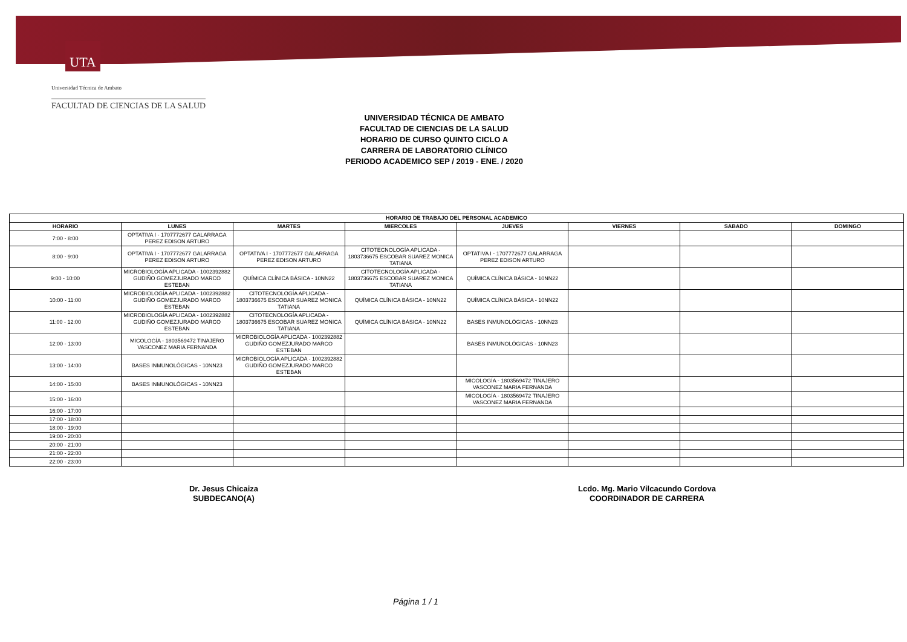UTA
Universidad Técnica de Ambato
FACULTAD DE CIENCIAS DE LA SALUD
UNIVERSIDAD TÉCNICA DE AMBATO
FACULTAD DE CIENCIAS DE LA SALUD
HORARIO DE CURSO QUINTO CICLO A
CARRERA DE LABORATORIO CLÍNICO
PERIODO ACADEMICO SEP / 2019 - ENE. / 2020
| HORARIO DE TRABAJO DEL PERSONAL ACADEMICO | | | | | | | |
| --- | --- | --- | --- | --- | --- | --- | --- |
| HORARIO | LUNES | MARTES | MIERCOLES | JUEVES | VIERNES | SABADO | DOMINGO |
| 7:00 - 8:00 | OPTATIVA I - 1707772677 GALARRAGA PEREZ EDISON ARTURO | | | | | | |
| 8:00 - 9:00 | OPTATIVA I - 1707772677 GALARRAGA PEREZ EDISON ARTURO | OPTATIVA I - 1707772677 GALARRAGA PEREZ EDISON ARTURO | CITOTECNOLOGÍA APLICADA - 1803736675 ESCOBAR SUAREZ MONICA TATIANA | OPTATIVA I - 1707772677 GALARRAGA PEREZ EDISON ARTURO | | | |
| 9:00 - 10:00 | MICROBIOLOGÍA APLICADA - 1002392882 GUDIÑO GOMEZJURADO MARCO ESTEBAN | QUÍMICA CLÍNICA BÁSICA - 10NN22 | CITOTECNOLOGÍA APLICADA - 1803736675 ESCOBAR SUAREZ MONICA TATIANA | QUÍMICA CLÍNICA BÁSICA - 10NN22 | | | |
| 10:00 - 11:00 | MICROBIOLOGÍA APLICADA - 1002392882 GUDIÑO GOMEZJURADO MARCO ESTEBAN | CITOTECNOLOGÍA APLICADA - 1803736675 ESCOBAR SUAREZ MONICA TATIANA | QUÍMICA CLÍNICA BÁSICA - 10NN22 | QUÍMICA CLÍNICA BÁSICA - 10NN22 | | | |
| 11:00 - 12:00 | MICROBIOLOGÍA APLICADA - 1002392882 GUDIÑO GOMEZJURADO MARCO ESTEBAN | CITOTECNOLOGÍA APLICADA - 1803736675 ESCOBAR SUAREZ MONICA TATIANA | QUÍMICA CLÍNICA BÁSICA - 10NN22 | BASES INMUNOLÓGICAS - 10NN23 | | | |
| 12:00 - 13:00 | MICOLOGÍA - 1803569472 TINAJERO VASCONEZ MARIA FERNANDA | MICROBIOLOGÍA APLICADA - 1002392882 GUDIÑO GOMEZJURADO MARCO ESTEBAN | | BASES INMUNOLÓGICAS - 10NN23 | | | |
| 13:00 - 14:00 | BASES INMUNOLÓGICAS - 10NN23 | MICROBIOLOGÍA APLICADA - 1002392882 GUDIÑO GOMEZJURADO MARCO ESTEBAN | | | | | |
| 14:00 - 15:00 | BASES INMUNOLÓGICAS - 10NN23 | | | MICOLOGÍA - 1803569472 TINAJERO VASCONEZ MARIA FERNANDA | | | |
| 15:00 - 16:00 | | | | MICOLOGÍA - 1803569472 TINAJERO VASCONEZ MARIA FERNANDA | | | |
| 16:00 - 17:00 | | | | | | | |
| 17:00 - 18:00 | | | | | | | |
| 18:00 - 19:00 | | | | | | | |
| 19:00 - 20:00 | | | | | | | |
| 20:00 - 21:00 | | | | | | | |
| 21:00 - 22:00 | | | | | | | |
| 22:00 - 23:00 | | | | | | | |
Dr. Jesus Chicaiza
SUBDECANO(A)
Lcdo. Mg. Mario Vilcacundo Cordova
COORDINADOR DE CARRERA
Página 1 / 1